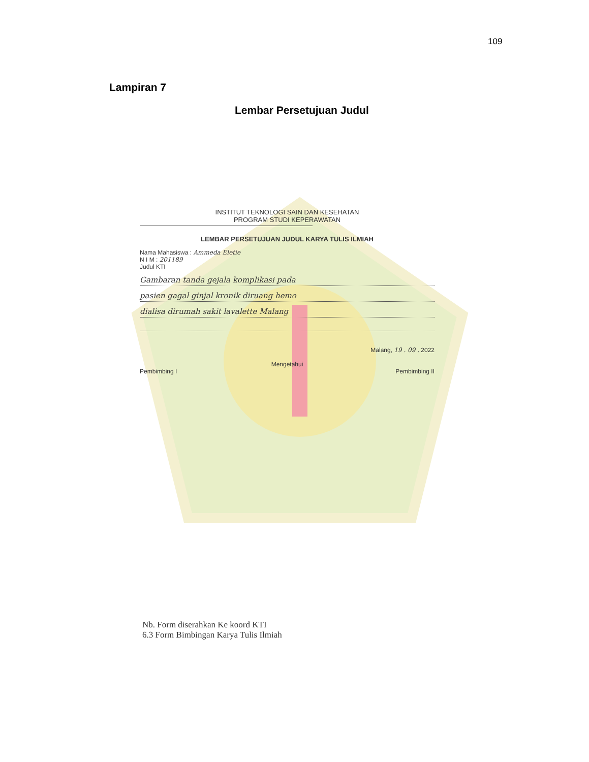109
Lampiran 7
Lembar Persetujuan Judul
INSTITUT TEKNOLOGI SAIN DAN KESEHATAN
PROGRAM STUDI KEPERAWATAN
LEMBAR PERSETUJUAN JUDUL KARYA TULIS ILMIAH
Nama Mahasiswa : Ammeda Eletie
N I M : 201189
Judul KTI
Gambaran tanda gejala komplikasi pada
pasien gagal ginjal kronik diruang hemo
dialisa dirumah sakit lavalette Malang
Malang, 19 . 09 . 2022
Mengetahui
Pembimbing I Pembimbing II
Nb. Form diserahkan Ke koord KTI
6.3 Form Bimbingan Karya Tulis Ilmiah